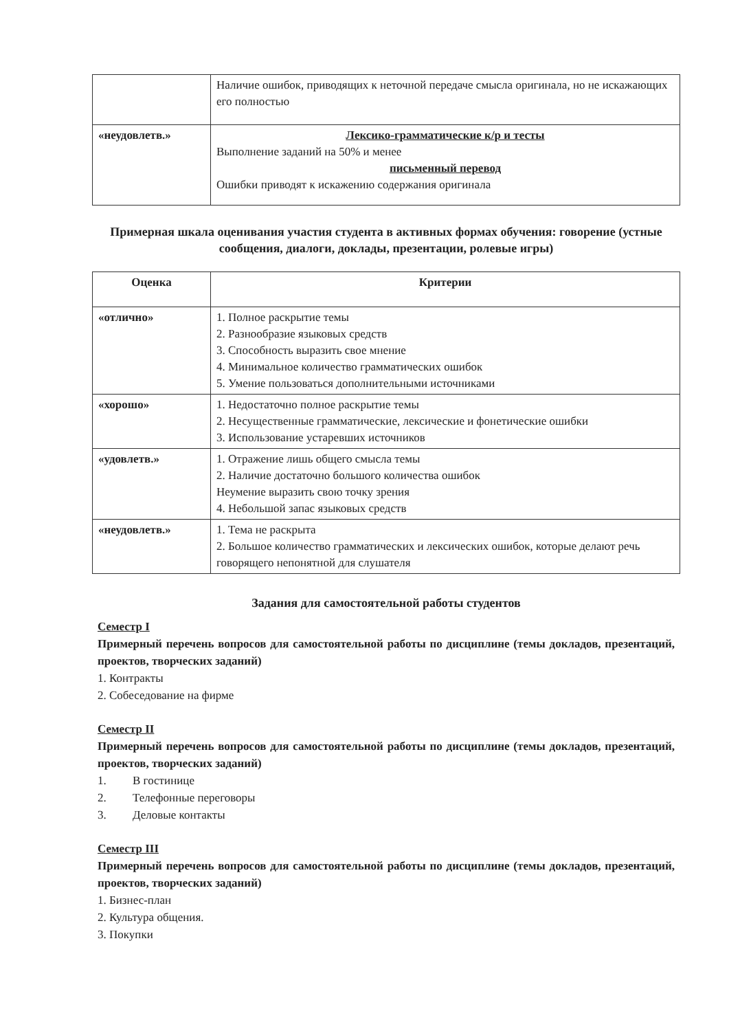| | Наличие ошибок, приводящих к неточной передаче смысла оригинала, но не искажающих его полностью |
| «неудовлетв.» | Лексико-грамматические к/р и тесты Выполнение заданий на 50% и менее письменный перевод Ошибки приводят к искажению содержания оригинала |
Примерная шкала оценивания участия студента в активных формах обучения: говорение (устные сообщения, диалоги, доклады, презентации, ролевые игры)
| Оценка | Критерии |
| --- | --- |
| «отлично» | 1. Полное раскрытие темы 2. Разнообразие языковых средств 3. Способность выразить свое мнение 4. Минимальное количество грамматических ошибок 5. Умение пользоваться дополнительными источниками |
| «хорошо» | 1. Недостаточно полное раскрытие темы 2. Несущественные грамматические, лексические и фонетические ошибки 3. Использование устаревших источников |
| «удовлетв.» | 1. Отражение лишь общего смысла темы 2. Наличие достаточно большого количества ошибок Неумение выразить свою точку зрения 4. Небольшой запас языковых средств |
| «неудовлетв.» | 1. Тема не раскрыта 2. Большое количество грамматических и лексических ошибок, которые делают речь говорящего непонятной для слушателя |
Задания для самостоятельной работы студентов
Семестр I
Примерный перечень вопросов для самостоятельной работы по дисциплине (темы докладов, презентаций, проектов, творческих заданий)
1. Контракты
2. Собеседование на фирме
Семестр II
Примерный перечень вопросов для самостоятельной работы по дисциплине (темы докладов, презентаций, проектов, творческих заданий)
1. В гостинице
2. Телефонные переговоры
3. Деловые контакты
Семестр III
Примерный перечень вопросов для самостоятельной работы по дисциплине (темы докладов, презентаций, проектов, творческих заданий)
1. Бизнес-план
2. Культура общения.
3. Покупки